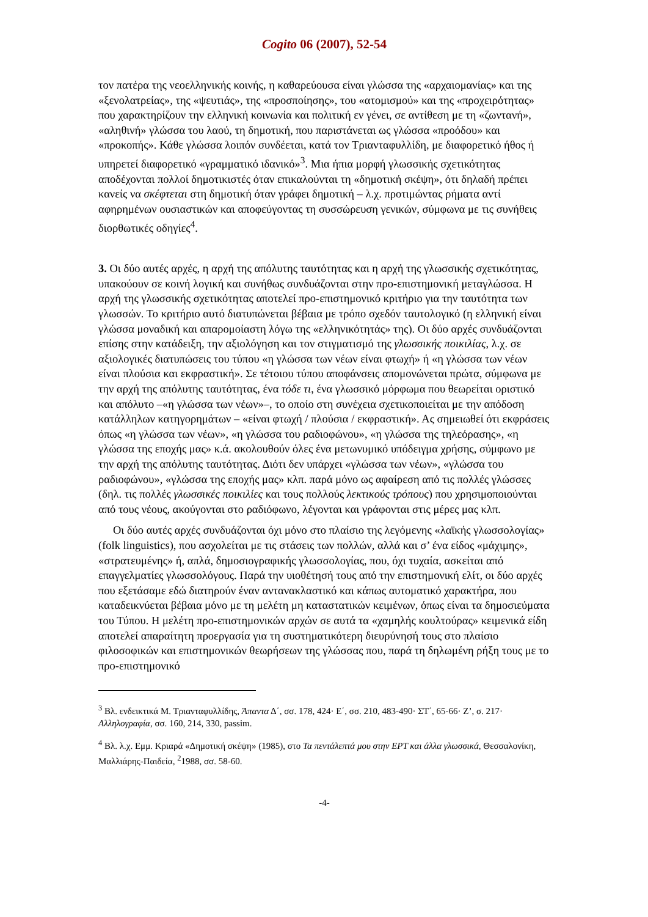Cogito 06 (2007), 52-54
τον πατέρα της νεοελληνικής κοινής, η καθαρεύουσα είναι γλώσσα της «αρχαιομανίας» και της «ξενολατρείας», της «ψευτιάς», της «προσποίησης», του «ατομισμού» και της «προχειρότητας» που χαρακτηρίζουν την ελληνική κοινωνία και πολιτική εν γένει, σε αντίθεση με τη «ζωντανή», «αληθινή» γλώσσα του λαού, τη δημοτική, που παριστάνεται ως γλώσσα «προόδου» και «προκοπής». Κάθε γλώσσα λοιπόν συνδέεται, κατά τον Τριανταφυλλίδη, με διαφορετικό ήθος ή υπηρετεί διαφορετικό «γραμματικό ιδανικό»<sup>3</sup>. Μια ήπια μορφή γλωσσικής σχετικότητας αποδέχονται πολλοί δημοτικιστές όταν επικαλούνται τη «δημοτική σκέψη», ότι δηλαδή πρέπει κανείς να σκέφτεται στη δημοτική όταν γράφει δημοτική – λ.χ. προτιμώντας ρήματα αντί αφηρημένων ουσιαστικών και αποφεύγοντας τη συσσώρευση γενικών, σύμφωνα με τις συνήθεις διορθωτικές οδηγίες<sup>4</sup>.
3. Οι δύο αυτές αρχές, η αρχή της απόλυτης ταυτότητας και η αρχή της γλωσσικής σχετικότητας, υπακούουν σε κοινή λογική και συνήθως συνδυάζονται στην προ-επιστημονική μεταγλώσσα. Η αρχή της γλωσσικής σχετικότητας αποτελεί προ-επιστημονικό κριτήριο για την ταυτότητα των γλωσσών. Το κριτήριο αυτό διατυπώνεται βέβαια με τρόπο σχεδόν ταυτολογικό (η ελληνική είναι γλώσσα μοναδική και απαρομοίαστη λόγω της «ελληνικότητάς» της). Οι δύο αρχές συνδυάζονται επίσης στην κατάδειξη, την αξιολόγηση και τον στιγματισμό της γλωσσικής ποικιλίας, λ.χ. σε αξιολογικές διατυπώσεις του τύπου «η γλώσσα των νέων είναι φτωχή» ή «η γλώσσα των νέων είναι πλούσια και εκφραστική». Σε τέτοιου τύπου αποφάνσεις απομονώνεται πρώτα, σύμφωνα με την αρχή της απόλυτης ταυτότητας, ένα τόδε τι, ένα γλωσσικό μόρφωμα που θεωρείται οριστικό και απόλυτο –«η γλώσσα των νέων»–, το οποίο στη συνέχεια σχετικοποιείται με την απόδοση κατάλληλων κατηγορημάτων – «είναι φτωχή / πλούσια / εκφραστική». Ας σημειωθεί ότι εκφράσεις όπως «η γλώσσα των νέων», «η γλώσσα του ραδιοφώνου», «η γλώσσα της τηλεόρασης», «η γλώσσα της εποχής μας» κ.ά. ακολουθούν όλες ένα μετωνυμικό υπόδειγμα χρήσης, σύμφωνο με την αρχή της απόλυτης ταυτότητας. Διότι δεν υπάρχει «γλώσσα των νέων», «γλώσσα του ραδιοφώνου», «γλώσσα της εποχής μας» κλπ. παρά μόνο ως αφαίρεση από τις πολλές γλώσσες (δηλ. τις πολλές γλωσσικές ποικιλίες και τους πολλούς λεκτικούς τρόπους) που χρησιμοποιούνται από τους νέους, ακούγονται στο ραδιόφωνο, λέγονται και γράφονται στις μέρες μας κλπ.
Οι δύο αυτές αρχές συνδυάζονται όχι μόνο στο πλαίσιο της λεγόμενης «λαϊκής γλωσσολογίας» (folk linguistics), που ασχολείται με τις στάσεις των πολλών, αλλά και σ’ ένα είδος «μάχιμης», «στρατευμένης» ή, απλά, δημοσιογραφικής γλωσσολογίας, που, όχι τυχαία, ασκείται από επαγγελματίες γλωσσολόγους. Παρά την υιοθέτησή τους από την επιστημονική ελίτ, οι δύο αρχές που εξετάσαμε εδώ διατηρούν έναν αντανακλαστικό και κάπως αυτοματικό χαρακτήρα, που καταδεικνύεται βέβαια μόνο με τη μελέτη μη καταστατικών κειμένων, όπως είναι τα δημοσιεύματα του Τύπου. Η μελέτη προ-επιστημονικών αρχών σε αυτά τα «χαμηλής κουλτούρας» κειμενικά είδη αποτελεί απαραίτητη προεργασία για τη συστηματικότερη διευρύνησή τους στο πλαίσιο φιλοσοφικών και επιστημονικών θεωρήσεων της γλώσσας που, παρά τη δηλωμένη ρήξη τους με το προ-επιστημονικό
<sup>3</sup> Βλ. ενδεικτικά Μ. Τριανταφυλλίδης, Άπαντα Δ΄, σσ. 178, 424· Ε΄, σσ. 210, 483-490· ΣΤ΄, 65-66· Ζ’, σ. 217· Αλληλογραφία, σσ. 160, 214, 330, passim.
<sup>4</sup> Βλ. λ.χ. Εμμ. Κριαρά «Δημοτική σκέψη» (1985), στο Τα πεντάλεπτά μου στην ΕΡΤ και άλλα γλωσσικά, Θεσσαλονίκη, Μαλλιάρης-Παιδεία, <sup>2</sup>1988, σσ. 58-60.
-4-